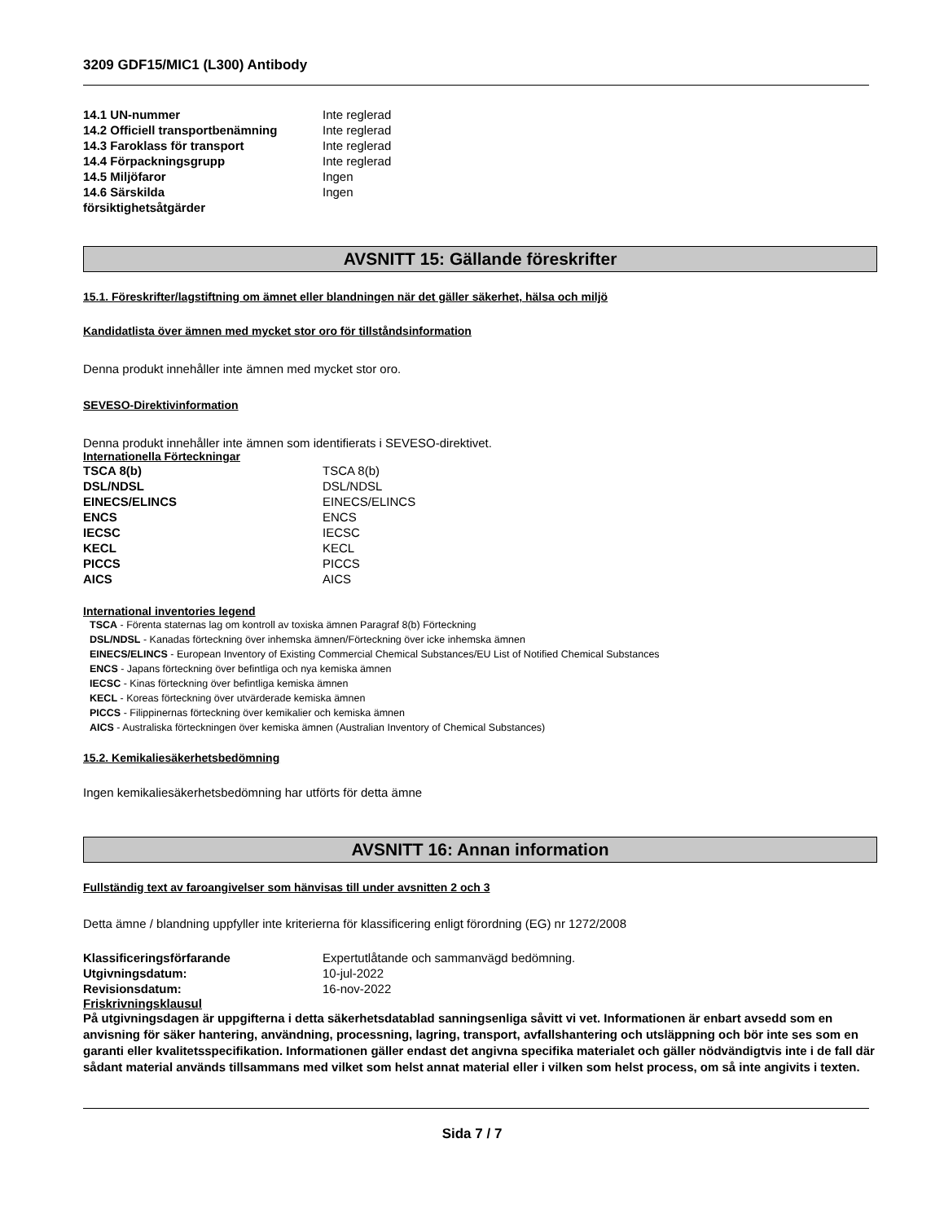3209 GDF15/MIC1 (L300) Antibody
| 14.1 UN-nummer | Inte reglerad |
| 14.2 Officiell transportbenämning | Inte reglerad |
| 14.3 Faroklass för transport | Inte reglerad |
| 14.4 Förpackningsgrupp | Inte reglerad |
| 14.5 Miljöfaror | Ingen |
| 14.6 Särskilda försiktighetsåtgärder | Ingen |
AVSNITT 15: Gällande föreskrifter
15.1. Föreskrifter/lagstiftning om ämnet eller blandningen när det gäller säkerhet, hälsa och miljö
Kandidatlista över ämnen med mycket stor oro för tillståndsinformation
Denna produkt innehåller inte ämnen med mycket stor oro.
SEVESO-Direktivinformation
Denna produkt innehåller inte ämnen som identifierats i SEVESO-direktivet.
Internationella Förteckningar
| TSCA 8(b) | TSCA 8(b) |
| DSL/NDSL | DSL/NDSL |
| EINECS/ELINCS | EINECS/ELINCS |
| ENCS | ENCS |
| IECSC | IECSC |
| KECL | KECL |
| PICCS | PICCS |
| AICS | AICS |
International inventories legend
TSCA - Förenta staternas lag om kontroll av toxiska ämnen Paragraf 8(b) Förteckning
DSL/NDSL - Kanadas förteckning över inhemska ämnen/Förteckning över icke inhemska ämnen
EINECS/ELINCS - European Inventory of Existing Commercial Chemical Substances/EU List of Notified Chemical Substances
ENCS - Japans förteckning över befintliga och nya kemiska ämnen
IECSC - Kinas förteckning över befintliga kemiska ämnen
KECL - Koreas förteckning över utvärderade kemiska ämnen
PICCS - Filippinernas förteckning över kemikalier och kemiska ämnen
AICS - Australiska förteckningen över kemiska ämnen (Australian Inventory of Chemical Substances)
15.2. Kemikaliesäkerhetsbedömning
Ingen kemikaliesäkerhetsbedömning har utförts för detta ämne
AVSNITT 16: Annan information
Fullständig text av faroangivelser som hänvisas till under avsnitten 2 och 3
Detta ämne / blandning uppfyller inte kriterierna för klassificering enligt förordning (EG) nr 1272/2008
| Klassificeringsförfarande | Expertutlåtande och sammanvägd bedömning. |
| Utgivningsdatum: | 10-jul-2022 |
| Revisionsdatum: | 16-nov-2022 |
Friskrivningsklausul
På utgivningsdagen är uppgifterna i detta säkerhetsdatablad sanningsenliga såvitt vi vet. Informationen är enbart avsedd som en anvisning för säker hantering, användning, processning, lagring, transport, avfallshantering och utsläppning och bör inte ses som en garanti eller kvalitetsspecifikation. Informationen gäller endast det angivna specifika materialet och gäller nödvändigtvis inte i de fall där sådant material används tillsammans med vilket som helst annat material eller i vilken som helst process, om så inte angivits i texten.
Sida 7 / 7